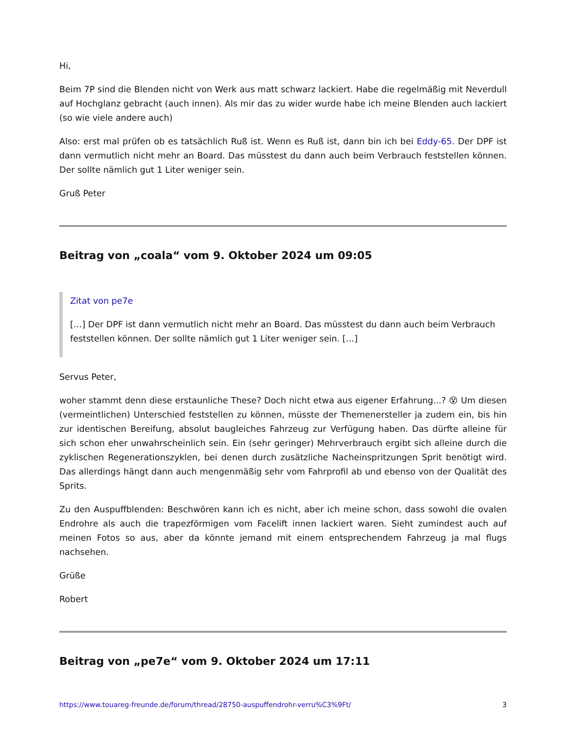Hi,
Beim 7P sind die Blenden nicht von Werk aus matt schwarz lackiert. Habe die regelmäßig mit Neverdull auf Hochglanz gebracht (auch innen). Als mir das zu wider wurde habe ich meine Blenden auch lackiert (so wie viele andere auch)
Also: erst mal prüfen ob es tatsächlich Ruß ist. Wenn es Ruß ist, dann bin ich bei Eddy-65. Der DPF ist dann vermutlich nicht mehr an Board. Das müsstest du dann auch beim Verbrauch feststellen können. Der sollte nämlich gut 1 Liter weniger sein.
Gruß Peter
Beitrag von „coala“ vom 9. Oktober 2024 um 09:05
Zitat von pe7e
[…] Der DPF ist dann vermutlich nicht mehr an Board. Das müsstest du dann auch beim Verbrauch feststellen können. Der sollte nämlich gut 1 Liter weniger sein. […]
Servus Peter,
woher stammt denn diese erstaunliche These? Doch nicht etwa aus eigener Erfahrung...? 😵 Um diesen (vermeintlichen) Unterschied feststellen zu können, müsste der Themenersteller ja zudem ein, bis hin zur identischen Bereifung, absolut baugleiches Fahrzeug zur Verfügung haben. Das dürfte alleine für sich schon eher unwahrscheinlich sein. Ein (sehr geringer) Mehrverbrauch ergibt sich alleine durch die zyklischen Regenerationszyklen, bei denen durch zusätzliche Nacheinspritzungen Sprit benötigt wird. Das allerdings hängt dann auch mengenmäßig sehr vom Fahrprofil ab und ebenso von der Qualität des Sprits.
Zu den Auspuffblenden: Beschwören kann ich es nicht, aber ich meine schon, dass sowohl die ovalen Endrohre als auch die trapezförmigen vom Facelift innen lackiert waren. Sieht zumindest auch auf meinen Fotos so aus, aber da könnte jemand mit einem entsprechendem Fahrzeug ja mal flugs nachsehen.
Grüße
Robert
Beitrag von „pe7e“ vom 9. Oktober 2024 um 17:11
https://www.touareg-freunde.de/forum/thread/28750-auspuffendrohr-verru%C3%9Ft/ 3